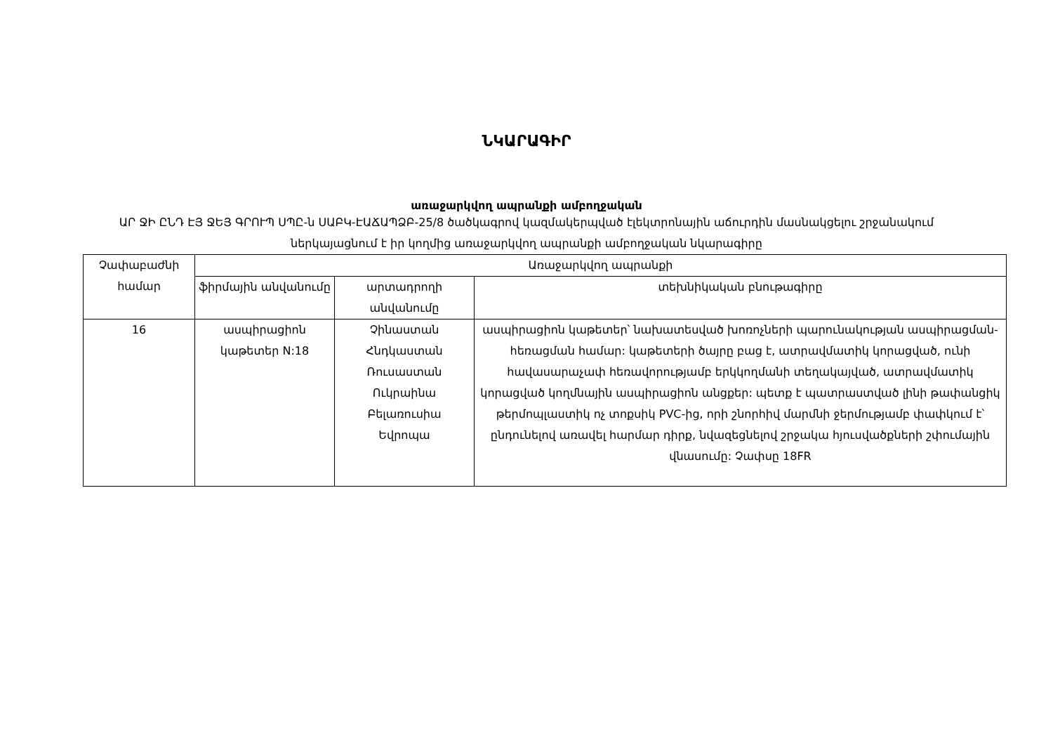ՆԿԱՐԱԳԻՐ
առաջարկվող ապրանքի ամբողջական
ԱՐ ՋԻ ԸՆԴ ԷՅ ՋԵՅ ԳՐՈՒՊ ՍՊԸ-ն ՍԱԲԿ-ԷԱՃԱՊՁԲ-25/8 ծածկագրով կազմակերպված էլեկտրոնային աճուրդին մասնակցելու շրջանակում ներկայացնում է իր կողմից առաջարկվող ապրանքի ամբողջական նկարագիրը
| Չափաբաժնի համար | Առաջարկվող ապրանքի | | |
| --- | --- | --- | --- |
| | ֆիրմային անվանումը | արտադրողի անվանումը | տեխնիկական բնութագիրը |
| 16 | ասպիրացիոն կաթետեր N:18 | Չինաստան Հնդկաստան Ռուսաստան Ուկրաինա Բելառուսիա Եվրոպա | ասպիրացիոն կաթետեր՝ նախատեսված խոռոչների պարունակության ասպիրացման- հեռացման համար: կաթետերի ծայրը բաց է, ատրավմատիկ կորացված, ունի հավասարաչափ հեռավորությամբ երկկողմանի տեղակայված, ատրավմատիկ կորացված կողմնային ասպիրացիոն անցքեր: պետք է պատրաստված լինի թափանցիկ թերմոպլաստիկ ոչ տոքսիկ PVC-ից, որի շնորհիվ մարմնի ջերմությամբ փափկում է՝ ընդունելով առավել հարմար դիրք, նվազեցնելով շրջակա հյուսվածքների շփումային վնասումը: Չափսը 18FR |